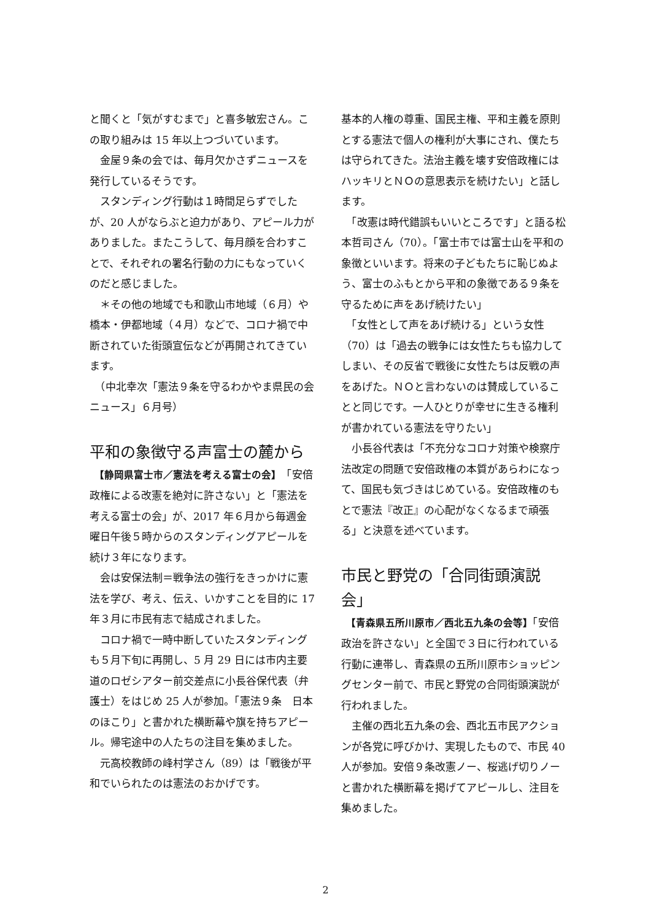と聞くと「気がすむまで」と喜多敏宏さん。この取り組みは 15 年以上つづいています。
　金屋９条の会では、毎月欠かさずニュースを発行しているそうです。
　スタンディング行動は１時間足らずでしたが、20 人がならぶと迫力があり、アピール力がありました。またこうして、毎月顔を合わすことで、それぞれの署名行動の力にもなっていくのだと感じました。
　＊その他の地域でも和歌山市地域（６月）や橋本・伊都地域（４月）などで、コロナ禍で中断されていた街頭宣伝などが再開されてきています。
　（中北幸次「憲法９条を守るわかやま県民の会ニュース」６月号）
平和の象徴守る声富士の麓から
　【静岡県富士市／憲法を考える富士の会】　「安倍政権による改憲を絶対に許さない」と「憲法を考える富士の会」が、2017 年６月から毎週金曜日午後５時からのスタンディングアピールを続け３年になります。
　会は安保法制＝戦争法の強行をきっかけに憲法を学び、考え、伝え、いかすことを目的に 17 年３月に市民有志で結成されました。
　コロナ禍で一時中断していたスタンディングも５月下旬に再開し、5 月 29 日には市内主要道のロゼシアター前交差点に小長谷保代表（弁護士）をはじめ 25 人が参加。「憲法９条　日本のほこり」と書かれた横断幕や旗を持ちアピール。帰宅途中の人たちの注目を集めました。
　元高校教師の峰村学さん（89）は「戦後が平和でいられたのは憲法のおかげです。
基本的人権の尊重、国民主権、平和主義を原則とする憲法で個人の権利が大事にされ、僕たちは守られてきた。法治主義を壊す安倍政権にはハッキリとＮＯの意思表示を続けたい」と話します。
　「改憲は時代錯誤もいいところです」と語る松本哲司さん（70）。「富士市では富士山を平和の象徴といいます。将来の子どもたちに恥じぬよう、富士のふもとから平和の象徴である９条を守るために声をあげ続けたい」
　「女性として声をあげ続ける」という女性（70）は「過去の戦争には女性たちも協力してしまい、その反省で戦後に女性たちは反戦の声をあげた。ＮＯと言わないのは賛成していることと同じです。一人ひとりが幸せに生きる権利が書かれている憲法を守りたい」
　小長谷代表は「不充分なコロナ対策や検察庁法改定の問題で安倍政権の本質があらわになって、国民も気づきはじめている。安倍政権のもとで憲法『改正』の心配がなくなるまで頑張る」と決意を述べています。
市民と野党の「合同街頭演説会」
　【青森県五所川原市／西北五九条の会等】「安倍政治を許さない」と全国で３日に行われている行動に連帯し、青森県の五所川原市ショッピングセンター前で、市民と野党の合同街頭演説が行われました。
　主催の西北五九条の会、西北五市民アクションが各党に呼びかけ、実現したもので、市民 40 人が参加。安倍９条改憲ノー、桜逃げ切りノーと書かれた横断幕を掲げてアピールし、注目を集めました。
2